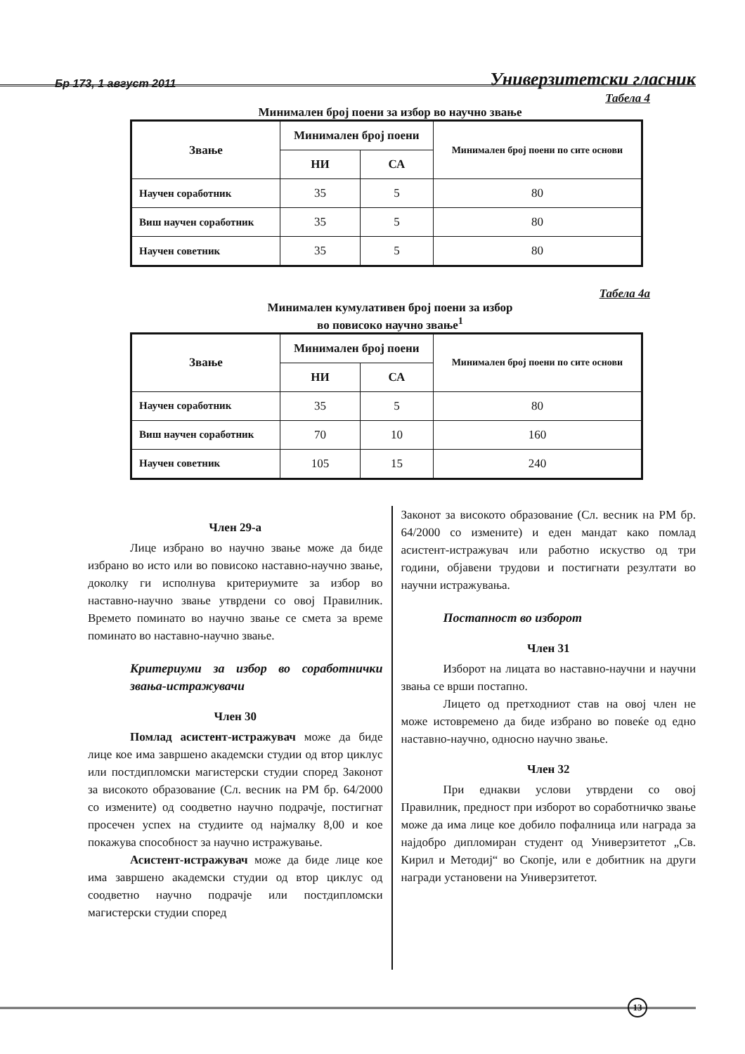Бр 173, 1 август 2011 Универзитетски гласник
Табела 4
Минимален број поени за избор во научно звање
| Звање | Минимален број поени | | Минимален број поени по сите основи |
| --- | --- | --- | --- |
| | НИ | СА | |
| Научен соработник | 35 | 5 | 80 |
| Виш научен соработник | 35 | 5 | 80 |
| Научен советник | 35 | 5 | 80 |
Табела 4а
Минимален кумулативен број поени за избор
во повисоко научно звање<sup>1</sup>
| Звање | Минимален број поени | | Минимален број поени по сите основи |
| --- | --- | --- | --- |
| | НИ | СА | |
| Научен соработник | 35 | 5 | 80 |
| Виш научен соработник | 70 | 10 | 160 |
| Научен советник | 105 | 15 | 240 |
Член 29-а
Лице избрано во научно звање може да биде избрано во исто или во повисоко наставно-научно звање, доколку ги исполнува критериумите за избор во наставно-научно звање утврдени со овој Правилник. Времето поминато во научно звање се смета за време поминато во наставно-научно звање.
Критериуми за избор во соработнички звања-истражувачи
Член 30
Помлад асистент-истражувач може да биде лице кое има завршено академски студии од втор циклус или постдипломски магистерски студии според Законот за високото образование (Сл. весник на РМ бр. 64/2000 со измените) од соодветно научно подрачје, постигнат просечен успех на студиите од најмалку 8,00 и кое покажува способност за научно истражување.
Асистент-истражувач може да биде лице кое има завршено академски студии од втор циклус од соодветно научно подрачје или постдипломски магистерски студии според
Законот за високото образование (Сл. весник на РМ бр. 64/2000 со измените) и еден мандат како помлад асистент-истражувач или работно искуство од три години, објавени трудови и постигнати резултати во научни истражувања.
Постапност во изборот
Член 31
Изборот на лицата во наставно-научни и научни звања се врши постапно.
Лицето од претходниот став на овој член не може истовремено да биде избрано во повеќе од едно наставно-научно, односно научно звање.
Член 32
При еднакви услови утврдени со овој Правилник, предност при изборот во соработничко звање може да има лице кое добило пофалница или награда за најдобро дипломиран студент од Универзитетот „Св. Кирил и Методиј“ во Скопје, или е добитник на други награди установени на Универзитетот.
13